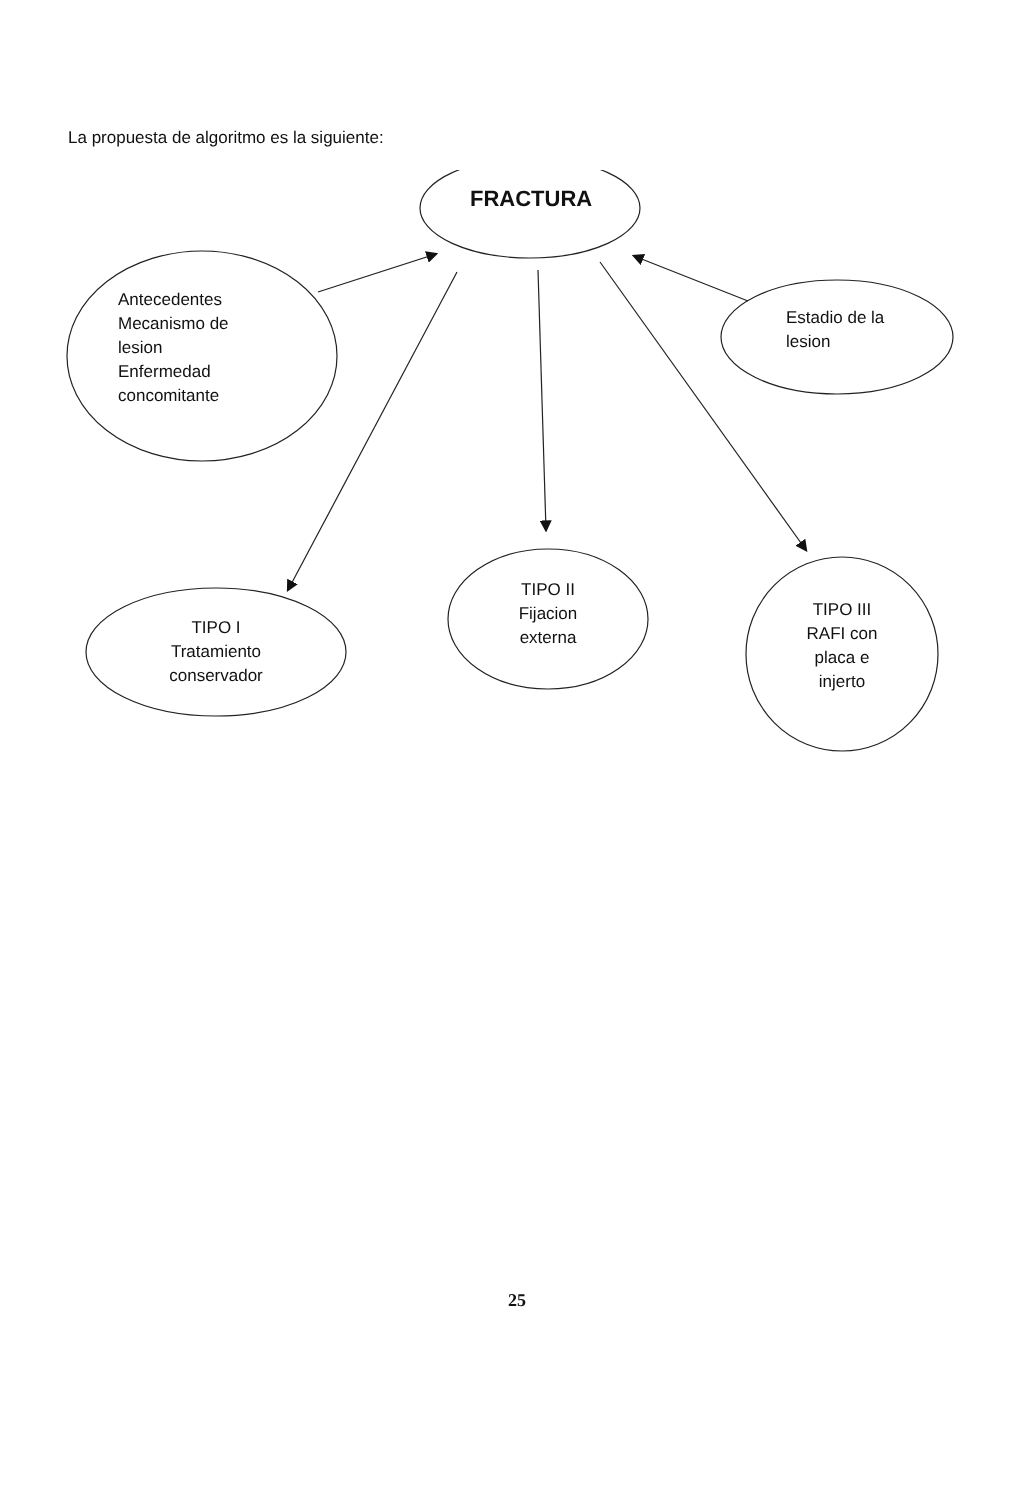La propuesta de algoritmo es la siguiente:
FRACTURA
Antecedentes
Mecanismo de
lesion
Enfermedad
concomitante
Estadio de la
lesion
TIPO I
Tratamiento
conservador
TIPO II
Fijacion
externa
TIPO III
RAFI con
placa e
injerto
25